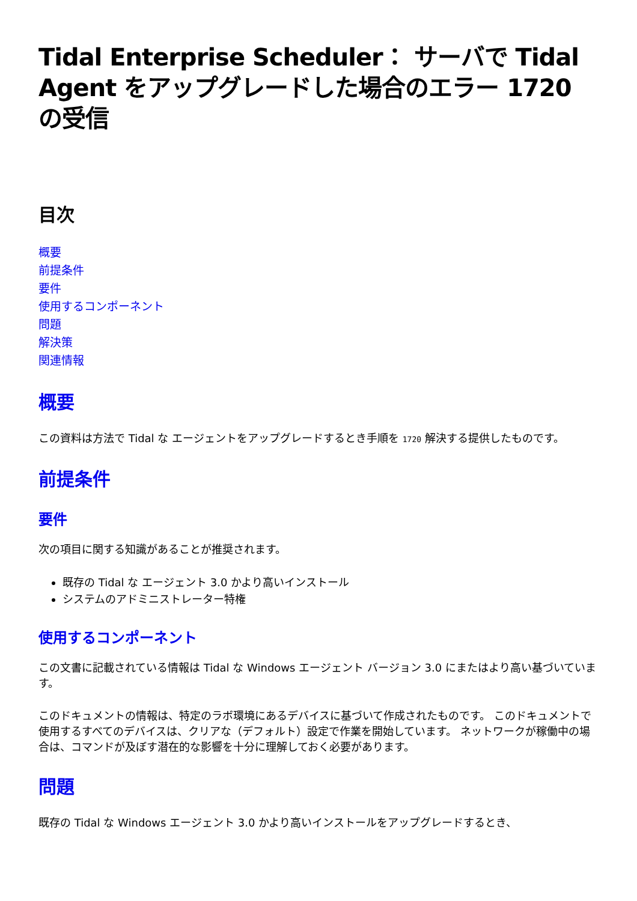Tidal Enterprise Scheduler： サーバで Tidal Agent をアップグレードした場合のエラー 1720 の受信
目次
概要
前提条件
要件
使用するコンポーネント
問題
解決策
関連情報
概要
この資料は方法で Tidal な エージェントをアップグレードするとき手順を 1720 解決する提供したものです。
前提条件
要件
次の項目に関する知識があることが推奨されます。
既存の Tidal な エージェント 3.0 かより高いインストール
システムのアドミニストレーター特権
使用するコンポーネント
この文書に記載されている情報は Tidal な Windows エージェント バージョン 3.0 にまたはより高い基づいています。
このドキュメントの情報は、特定のラボ環境にあるデバイスに基づいて作成されたものです。 このドキュメントで使用するすべてのデバイスは、クリアな（デフォルト）設定で作業を開始しています。 ネットワークが稼働中の場合は、コマンドが及ぼす潜在的な影響を十分に理解しておく必要があります。
問題
既存の Tidal な Windows エージェント 3.0 かより高いインストールをアップグレードするとき、